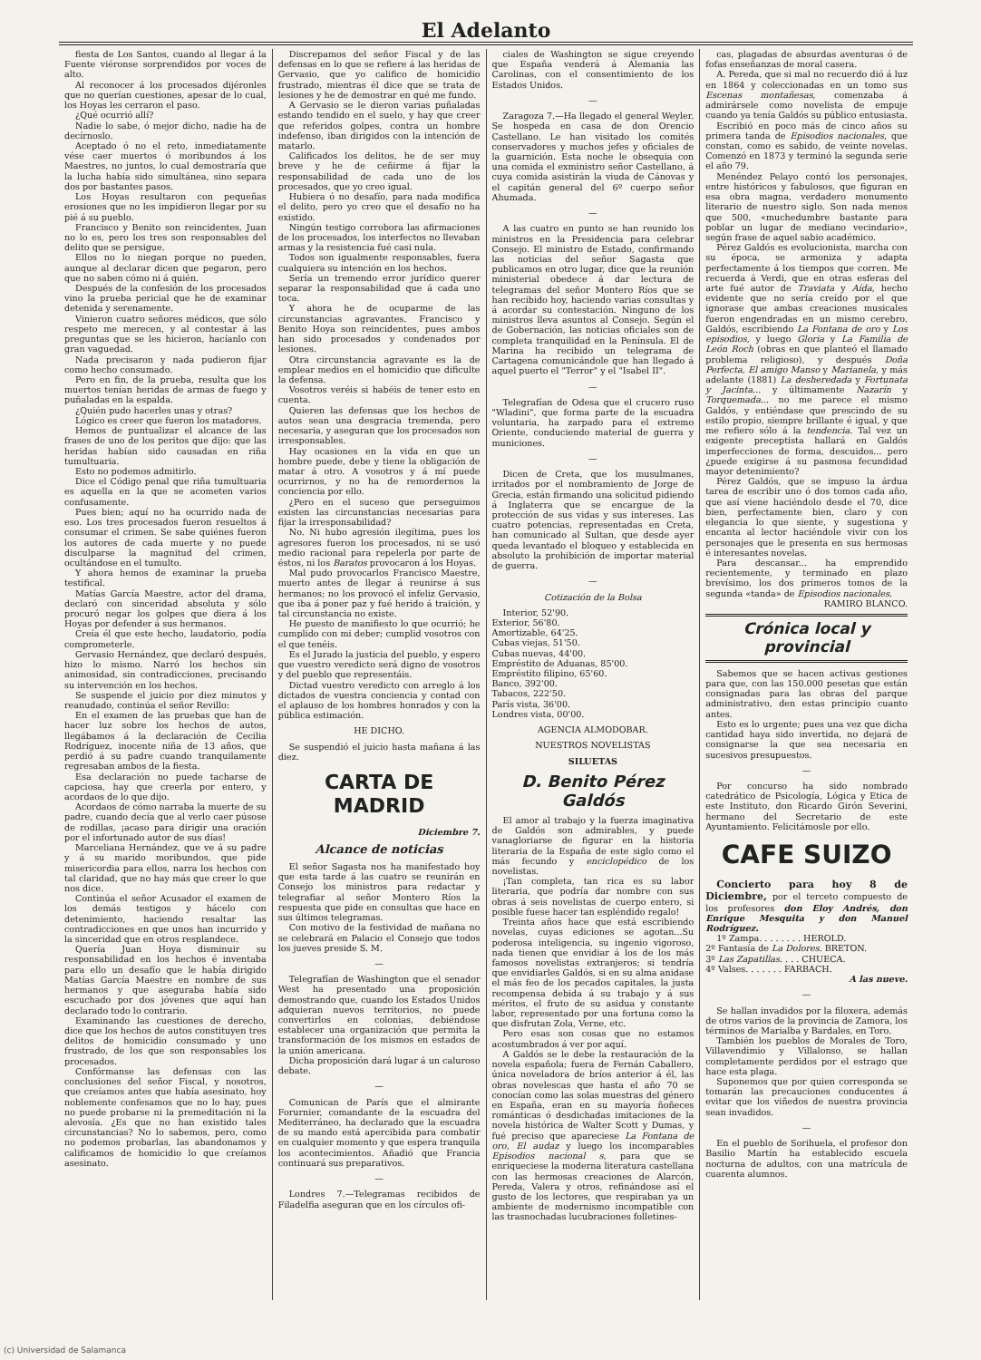El Adelanto
fiesta de Los Santos, cuando al llegar á la Fuente viéronse sorprendidos por voces de alto.
Al reconocer á los procesados dijéronles que no querían cuestiones, apesar de lo cual, los Hoyas les cerraron el paso.
¿Qué ocurrió allí?
Nadie lo sabe, ó mejor dicho, nadie ha de decírnoslo.
Aceptado ó no el reto, inmediatamente vése caer muertos ó moribundos á los Maestres, no juntos, lo cual demostraría que la lucha había sido simultánea, sino separa dos por bastantes pasos.
Los Hoyas resultaron con pequeñas erosiones que no les impidieron llegar por su pié á su pueblo.
Francisco y Benito son reincidentes, Juan no lo es, pero los tres son responsables del delito que se persigue.
Ellos no lo niegan porque no pueden, aunque al declarar dicen que pegaron, pero que no saben cómo ni á quién.
Después de la confesión de los procesados vino la prueba pericial que he de examinar detenida y serenamente.
Vinieron cuatro señores médicos, que sólo respeto me merecen, y al contestar á las preguntas que se les hicieron, hacíanlo con gran vaguedad.
Nada precisaron y nada pudieron fijar como hecho consumado.
Pero en fin, de la prueba, resulta que los muertos tenían heridas de armas de fuego y puñaladas en la espalda.
¿Quién pudo hacerles unas y otras?
Lógico es creer que fueron los matadores.
Hemos de puntualizar el alcance de las frases de uno de los peritos que dijo: que las heridas habían sido causadas en riña tumultuaria.
Esto no podemos admitirlo.
Dice el Código penal que riña tumultuaria es aquella en la que se acometen varios confusamente.
Pues bien; aquí no ha ocurrido nada de eso. Los tres procesados fueron resueltos á consumar el crimen. Se sabe quiénes fueron los autores de cada muerte y no puede disculparse la magnitud del crimen, ocultándose en el tumulto.
Y ahora hemos de examinar la prueba testifical.
Matías García Maestre, actor del drama, declaró con sinceridad absoluta y sólo procuró negar los golpes que diera á los Hoyas por defender á sus hermanos.
Creía él que este hecho, laudatorio, podía comprometerle.
Gervasio Hernández, que declaró después, hizo lo mismo. Narró los hechos sin animosidad, sin contradicciones, precisando su intervención en los hechos.
Se suspende el juicio por diez minutos y reanudado, continúa el señor Revillo:
En el examen de las pruebas que han de hacer luz sobre los hechos de autos, llegábamos á la declaración de Cecilia Rodríguez, inocente niña de 13 años, que perdió á su padre cuando tranquilamente regresaban ambos de la fiesta.
Esa declaración no puede tacharse de capciosa, hay que creerla por entero, y acordaos de lo que dijo.
Acordaos de cómo narraba la muerte de su padre, cuando decía que al verlo caer púsose de rodillas, ¡acaso para dirigir una oración por el infortunado autor de sus días!
Marceliana Hernández, que ve á su padre y á su marido moribundos, que pide misericordia para ellos, narra los hechos con tal claridad, que no hay más que creer lo que nos dice.
Continúa el señor Acusador el examen de los demás testigos y hácelo con detenimiento, haciendo resaltar las contradicciones en que unos han incurrido y la sinceridad que en otros resplandece.
Quería Juan Hoya disminuir su responsabilidad en los hechos é inventaba para ello un desafío que le había dirigido Matías García Maestre en nombre de sus hermanos y que aseguraba había sido escuchado por dos jóvenes que aquí han declarado todo lo contrario.
Examinando las cuestiones de derecho, dice que los hechos de autos constituyen tres delitos de homicidio consumado y uno frustrado, de los que son responsables los procesados.
Confórmanse las defensas con las conclusiones del señor Fiscal, y nosotros, que creíamos antes que había asesinato, hoy noblemente confesamos que no lo hay, pues no puede probarse ni la premeditación ni la alevosía. ¿Es que no han existido tales circunstancias? No lo sabemos, pero, como no podemos probarlas, las abandonamos y calificamos de homicidio lo que creíamos asesinato.
Discrepamos del señor Fiscal y de las defensas en lo que se refiere á las heridas de Gervasio, que yo califico de homicidio frustrado, mientras él dice que se trata de lesiones y he de demostrar en qué me fundo.
A Gervasio se le dieron varias puñaladas estando tendido en el suelo, y hay que creer que referidos golpes, contra un hombre indefenso, iban dirigidos con la intención de matarlo.
Calificados los delitos, he de ser muy breve y he de ceñirme á fijar la responsabilidad de cada uno de los procesados, que yo creo igual.
Hubiera ó no desafío, para nada modifica el delito, pero yo creo que el desafío no ha existido.
Ningún testigo corrobora las afirmaciones de los procesados, los interfectos no llevaban armas y la resistencia fué casi nula.
Todos son igualmente responsables, fuera cualquiera su intención en los hechos.
Sería un tremendo error jurídico querer separar la responsabilidad que á cada uno toca.
Y ahora he de ocuparme de las circunstancias agravantes. Francisco y Benito Hoya son reincidentes, pues ambos han sido procesados y condenados por lesiones.
Otra circunstancia agravante es la de emplear medios en el homicidio que dificulte la defensa.
Vosotros veréis si habéis de tener esto en cuenta.
Quieren las defensas que los hechos de autos sean una desgracia tremenda, pero necesaria, y aseguran que los procesados son irresponsables.
Hay ocasiones en la vida en que un hombre puede, debe y tiene la obligación de matar á otro. A vosotros y á mí puede ocurrirnos, y no ha de remordernos la conciencia por ello.
¿Pero en el suceso que perseguimos existen las circunstancias necesarias para fijar la irresponsabilidad?
No. Ni hubo agresión ilegítima, pues los agresores fueron los procesados, ni se usó medio racional para repelerla por parte de éstos, ni los Baratos provocaron á los Hoyas.
Mal pudo provocarlos Francisco Maestre, muerto antes de llegar á reunirse á sus hermanos; no los provocó el infeliz Gervasio, que iba á poner paz y fué herido á traición, y tal circunstancia no existe.
He puesto de manifiesto lo que ocurrió; he cumplido con mi deber; cumplid vosotros con el que tenéis.
Es el Jurado la justicia del pueblo, y espero que vuestro veredicto será digno de vosotros y del pueblo que representáis.
Dictad vuestro veredicto con arreglo á los dictados de vuestra conciencia y contad con el aplauso de los hombres honrados y con la pública estimación.
HE DICHO.
Se suspendió el juicio hasta mañana á las diez.
CARTA DE MADRID
Diciembre 7.
Alcance de noticias
El señor Sagasta nos ha manifestado hoy que esta tarde á las cuatro se reunirán en Consejo los ministros para redactar y telegrafiar al señor Montero Ríos la respuesta que pide en consultas que hace en sus últimos telegramas.
Con motivo de la festividad de mañana no se celebrará en Palacio el Consejo que todos los jueves preside S. M.
—
Telegrafían de Washington que el senador West ha presentado una proposición demostrando que, cuando los Estados Unidos adquieran nuevos territorios, no puede convertirlos en colonias, debiéndose establecer una organización que permita la transformación de los mismos en estados de la unión americana.
Dicha proposición dará lugar á un caluroso debate.
—
Comunican de París que el almirante Forurnier, comandante de la escuadra del Mediterráneo, ha declarado que la escuadra de su mando está apercibida para combatir en cualquier momento y que espera tranquila los acontecimientos. Añadió que Francia continuará sus preparativos.
—
Londres 7.—Telegramas recibidos de Filadelfia aseguran que en los círculos ofi-
ciales de Washington se sigue creyendo que España venderá á Alemania las Carolinas, con el consentimiento de los Estados Unidos.
—
Zaragoza 7.—Ha llegado el general Weyler. Se hospeda en casa de don Orencio Castellano. Le han visitado los comités conservadores y muchos jefes y oficiales de la guarnición. Esta noche le obsequia con una comida el exministro señor Castellano, á cuya comida asistirán la viuda de Cánovas y el capitán general del 6º cuerpo señor Ahumada.
—
A las cuatro en punto se han reunido los ministros en la Presidencia para celebrar Consejo. El ministro de Estado, confirmando las noticias del señor Sagasta que publicamos en otro lugar, dice que la reunión ministerial obedece á dar lectura de telegramas del señor Montero Ríos que se han recibido hoy, haciendo varias consultas y á acordar su contestación. Ninguno de los ministros lleva asuntos al Consejo. Según el de Gobernación, las noticias oficiales son de completa tranquilidad en la Península. El de Marina ha recibido un telegrama de Cartagena comunicándole que han llegado á aquel puerto el "Terror" y el "Isabel II".
—
Telegrafían de Odesa que el crucero ruso "Wladini", que forma parte de la escuadra voluntaria, ha zarpado para el extremo Oriente, conduciendo material de guerra y municiones.
—
Dicen de Creta, que los musulmanes, irritados por el nombramiento de Jorge de Grecia, están firmando una solicitud pidiendo á Inglaterra que se encargue de la protección de sus vidas y sus intereses. Las cuatro potencias, representadas en Creta, han comunicado al Sultan, que desde ayer queda levantado el bloqueo y establecida en absoluto la prohibición de importar material de guerra.
—
Cotización de la Bolsa
Interior, 52'90.
Exterior, 56'80.
Amortizable, 64'25.
Cubas viejas, 51'50.
Cubas nuevas, 44'00.
Empréstito de Aduanas, 85'00.
Empréstito filipino, 65'60.
Banco, 392'00.
Tabacos, 222'50.
París vista, 36'00.
Londres vista, 00'00.
AGENCIA ALMODOBAR.
NUESTROS NOVELISTAS
SILUETAS
D. Benito Pérez Galdós
El amor al trabajo y la fuerza imaginativa de Galdós son admirables, y puede vanagloriarse de figurar en la historia literaria de la España de este siglo como el más fecundo y enciclopédico de los novelistas.
¡Tan completa, tan rica es su labor literaria, que podría dar nombre con sus obras á seis novelistas de cuerpo entero, si posible fuese hacer tan espléndido regalo!
Treinta años hace que está escribiendo novelas, cuyas ediciones se agotan...Su poderosa inteligencia, su ingenio vigoroso, nada tienen que envidiar á los de los más famosos novelistas extranjeros; si tendría que envidiarles Galdós, si en su alma anidase el más feo de los pecados capitales, la justa recompensa debida á su trabajo y á sus méritos, el fruto de su asidua y constante labor, representado por una fortuna como la que disfrutan Zola, Verne, etc.
Pero esas son cosas que no estamos acostumbrados á ver por aquí.
A Galdós se le debe la restauración de la novela española; fuera de Fernán Caballero, única noveladora de bríos anterior á él, las obras novelescas que hasta el año 70 se conocían como las solas muestras del género en España, eran en su mayoría ñoñeces románticas ó desdichadas imitaciones de la novela histórica de Walter Scott y Dumas, y fué preciso que apareciese La Fontana de oro, El audaz y luego los incomparables Episodios nacional s, para que se enriqueciese la moderna literatura castellana con las hermosas creaciones de Alarcón, Pereda, Valera y otros, refinándose así el gusto de los lectores, que respiraban ya un ambiente de modernismo incompatible con las trasnochadas lucubraciones folletines-
cas, plagadas de absurdas aventuras ó de fofas enseñanzas de moral casera.
A. Pereda, que si mal no recuerdo dió á luz en 1864 y coleccionadas en un tomo sus Escenas montañesas, comenzaba á admirársele como novelista de empuje cuando ya tenía Galdós su público entusiasta.
Escribió en poco más de cinco años su primera tanda de Episodios nacionales, que constan, como es sabido, de veinte novelas. Comenzó en 1873 y terminó la segunda serie el año 79.
Menéndez Pelayo contó los personajes, entre históricos y fabulosos, que figuran en esa obra magna, verdadero monumento literario de nuestro siglo. Son nada menos que 500, «muchedumbre bastante para poblar un lugar de mediano vecindario», según frase de aquel sabio académico.
Pérez Galdós es evolucionista, marcha con su época, se armoniza y adapta perfectamente á los tiempos que corren. Me recuerda á Verdi, que en otras esferas del arte fué autor de Traviata y Aída, hecho evidente que no sería creído por el que ignorase que ambas creaciones musicales fueron engendradas en un mismo cerebro. Galdós, escribiendo La Fontana de oro y Los episodios, y luego Gloria y La Familia de León Roch (obras en que planteó el llamado problema religioso), y después Doña Perfecta, El amigo Manso y Marianela, y más adelante (1881) La desheredada y Fortunata y Jacinta... y últimamente Nazarín y Torquemada... no me parece el mismo Galdós, y entiéndase que prescindo de su estilo propio, siempre brillante é igual, y que me refiero sólo á la tendencia. Tal vez un exigente preceptista hallará en Galdós imperfecciones de forma, descuidos... pero ¿puede exigirse á su pasmosa fecundidad mayor detenimiento?
Pérez Galdós, que se impuso la árdua tarea de escribir uno ó dos tomos cada año, que así viene haciéndolo desde el 70, dice bien, perfectamente bien, claro y con elegancia lo que siente, y sugestiona y encanta al lector haciéndole vivir con los personajes que le presenta en sus hermosas é interesantes novelas.
Para descansar... ha emprendido recientemente, y terminado en plazo brevísimo, los dos primeros tomos de la segunda «tanda» de Episodios nacionales.
RAMIRO BLANCO.
Crónica local y provincial
Sabemos que se hacen activas gestiones para que, con las 150.000 pesetas que están consignadas para las obras del parque administrativo, den estas principio cuanto antes.
Esto es lo urgente; pues una vez que dicha cantidad haya sido invertida, no dejará de consignarse la que sea necesaria en sucesivos presupuestos.
—
Por concurso ha sido nombrado catedrático de Psicología, Lógica y Etica de este Instituto, don Ricardo Girón Severini, hermano del Secretario de este Ayuntamiento. Felicitámosle por ello.
CAFE SUIZO
Concierto para hoy 8 de Diciembre, por el terceto compuesto de los profesores don Eloy Andrés, don Enrique Mesquita y don Manuel Rodríguez.
1º Zampa. . . . . . . . HEROLD.
2º Fantasía de La Dolores. BRETON.
3º Las Zapatillas. . . . CHUECA.
4º Valses. . . . . . . FARBACH.
A las nueve.
—
Se hallan invadidos por la filoxera, además de otros varios de la provincia de Zamora, los términos de Marialba y Bardales, en Toro.
También los pueblos de Morales de Toro, Villavendimio y Villalonso, se hallan completamente perdidos por el estrago que hace esta plaga.
Suponemos que por quien corresponda se tomarán las precauciones conducentes á evitar que los viñedos de nuestra provincia sean invadidos.
—
En el pueblo de Sorihuela, el profesor don Basilio Martín ha establecido escuela nocturna de adultos, con una matrícula de cuarenta alumnos.
(c) Universidad de Salamanca